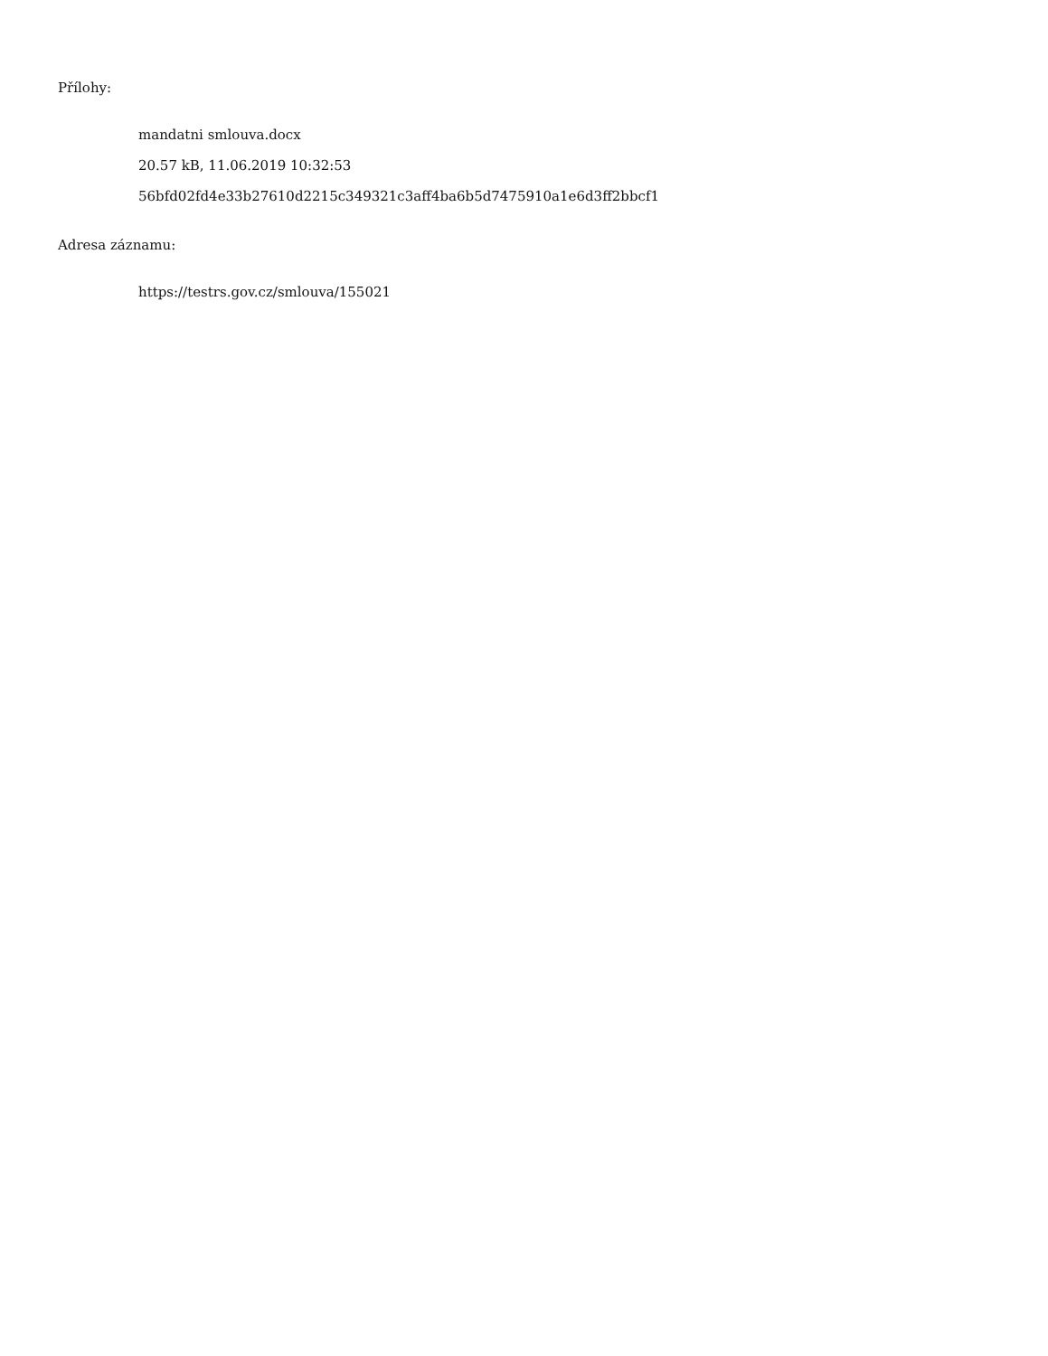Přílohy:
mandatni smlouva.docx
20.57 kB, 11.06.2019 10:32:53
56bfd02fd4e33b27610d2215c349321c3aff4ba6b5d7475910a1e6d3ff2bbcf1
Adresa záznamu:
https://testrs.gov.cz/smlouva/155021